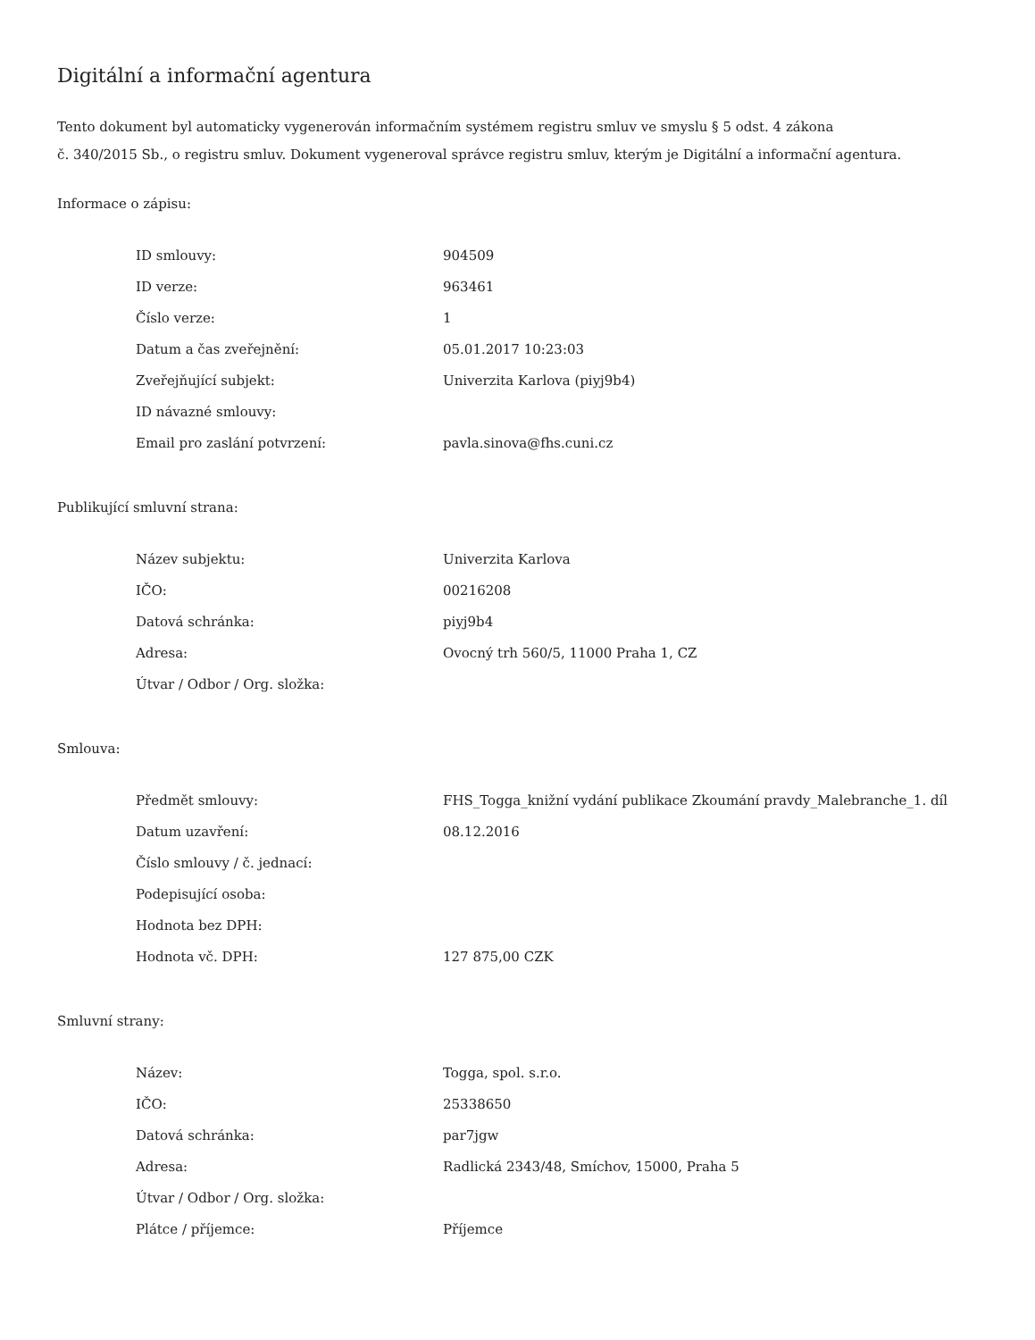Digitální a informační agentura
Tento dokument byl automaticky vygenerován informačním systémem registru smluv ve smyslu § 5 odst. 4 zákona
č. 340/2015 Sb., o registru smluv. Dokument vygeneroval správce registru smluv, kterým je Digitální a informační agentura.
Informace o zápisu:
| ID smlouvy: | 904509 |
| ID verze: | 963461 |
| Číslo verze: | 1 |
| Datum a čas zveřejnění: | 05.01.2017 10:23:03 |
| Zveřejňující subjekt: | Univerzita Karlova (piyj9b4) |
| ID návazné smlouvy: | |
| Email pro zaslání potvrzení: | pavla.sinova@fhs.cuni.cz |
Publikující smluvní strana:
| Název subjektu: | Univerzita Karlova |
| IČO: | 00216208 |
| Datová schránka: | piyj9b4 |
| Adresa: | Ovocný trh 560/5, 11000 Praha 1, CZ |
| Útvar / Odbor / Org. složka: | |
Smlouva:
| Předmět smlouvy: | FHS_Togga_knižní vydání publikace Zkoumání pravdy_Malebranche_1. díl |
| Datum uzavření: | 08.12.2016 |
| Číslo smlouvy / č. jednací: | |
| Podepisující osoba: | |
| Hodnota bez DPH: | |
| Hodnota vč. DPH: | 127 875,00 CZK |
Smluvní strany:
| Název: | Togga, spol. s.r.o. |
| IČO: | 25338650 |
| Datová schránka: | par7jgw |
| Adresa: | Radlická 2343/48, Smíchov, 15000, Praha 5 |
| Útvar / Odbor / Org. složka: | |
| Plátce / příjemce: | Příjemce |